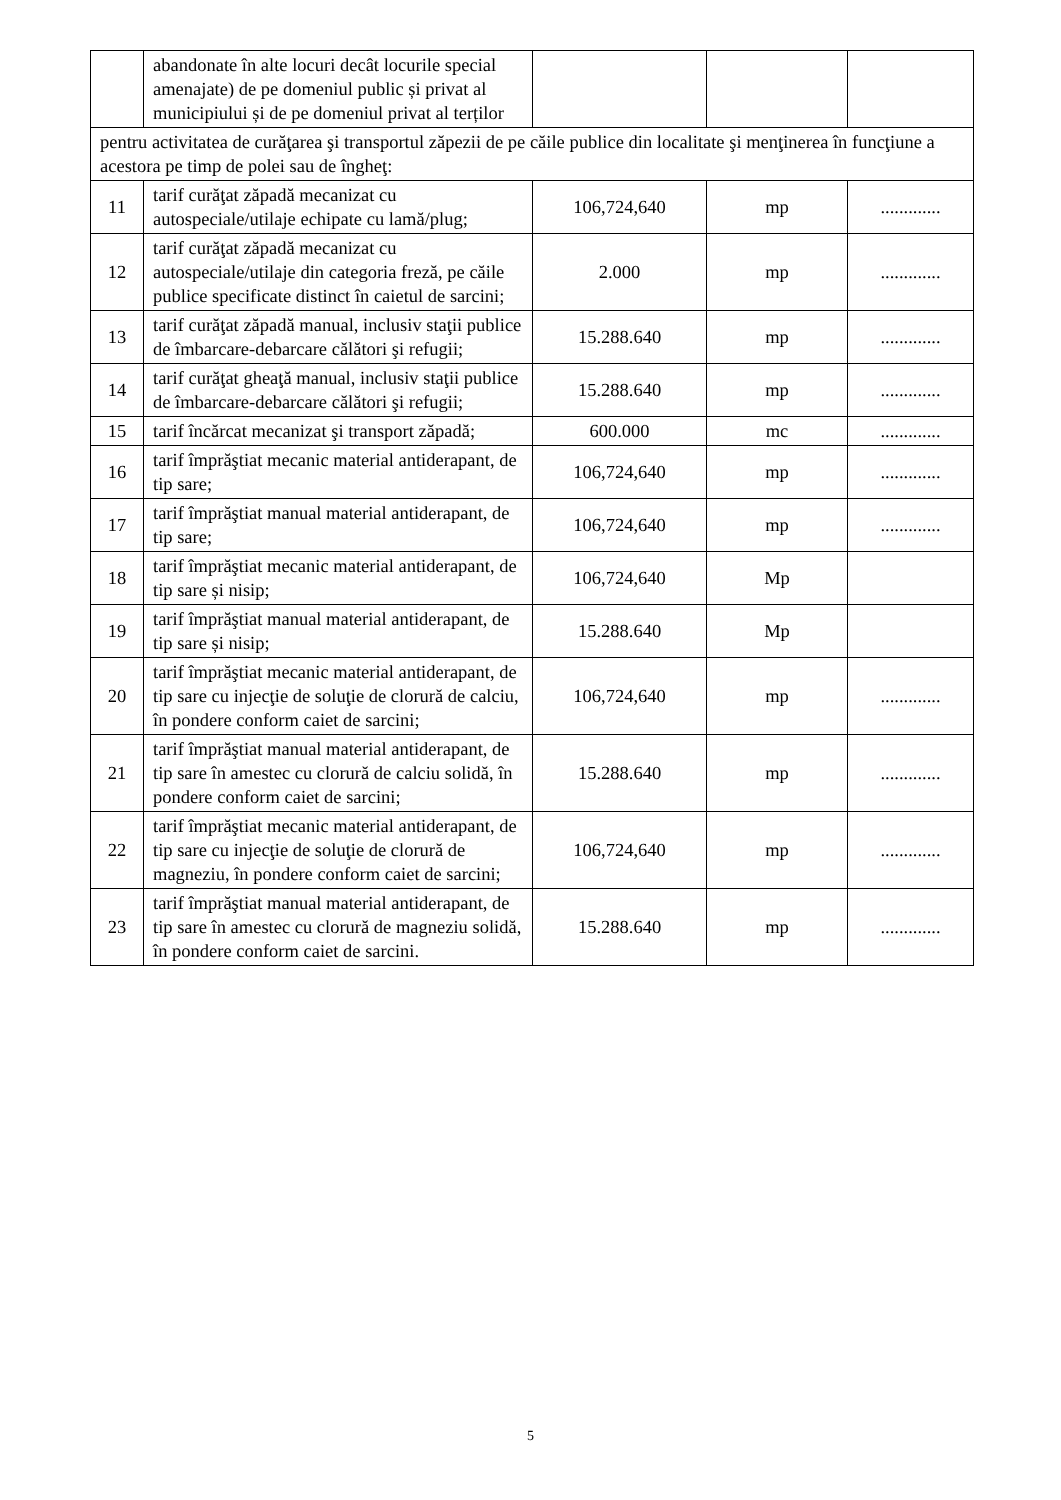| | abandonate în alte locuri decât locurile special amenajate) de pe domeniul public și privat al municipiului și de pe domeniul privat al terților | | | |
| pentru activitatea de curăţarea şi transportul zăpezii de pe căile publice din localitate şi menţinerea în funcţiune a acestora pe timp de polei sau de îngheţ: | | | | |
| 11 | tarif curăţat zăpadă mecanizat cu autospeciale/utilaje echipate cu lamă/plug; | 106,724,640 | mp | ............. |
| 12 | tarif curăţat zăpadă mecanizat cu autospeciale/utilaje din categoria freză, pe căile publice specificate distinct în caietul de sarcini; | 2.000 | mp | ............. |
| 13 | tarif curăţat zăpadă manual, inclusiv staţii publice de îmbarcare-debarcare călători şi refugii; | 15.288.640 | mp | ............. |
| 14 | tarif curăţat gheaţă manual, inclusiv staţii publice de îmbarcare-debarcare călători şi refugii; | 15.288.640 | mp | ............. |
| 15 | tarif încărcat mecanizat şi transport zăpadă; | 600.000 | mc | ............. |
| 16 | tarif împrăştiat mecanic material antiderapant, de tip sare; | 106,724,640 | mp | ............. |
| 17 | tarif împrăştiat manual material antiderapant, de tip sare; | 106,724,640 | mp | ............. |
| 18 | tarif împrăştiat mecanic material antiderapant, de tip sare și nisip; | 106,724,640 | Mp | |
| 19 | tarif împrăştiat manual material antiderapant, de tip sare și nisip; | 15.288.640 | Mp | |
| 20 | tarif împrăştiat mecanic material antiderapant, de tip sare cu injecţie de soluţie de clorură de calciu, în pondere conform caiet de sarcini; | 106,724,640 | mp | ............. |
| 21 | tarif împrăştiat manual material antiderapant, de tip sare în amestec cu clorură de calciu solidă, în pondere conform caiet de sarcini; | 15.288.640 | mp | ............. |
| 22 | tarif împrăştiat mecanic material antiderapant, de tip sare cu injecţie de soluţie de clorură de magneziu, în pondere conform caiet de sarcini; | 106,724,640 | mp | ............. |
| 23 | tarif împrăştiat manual material antiderapant, de tip sare în amestec cu clorură de magneziu solidă, în pondere conform caiet de sarcini. | 15.288.640 | mp | ............. |
5